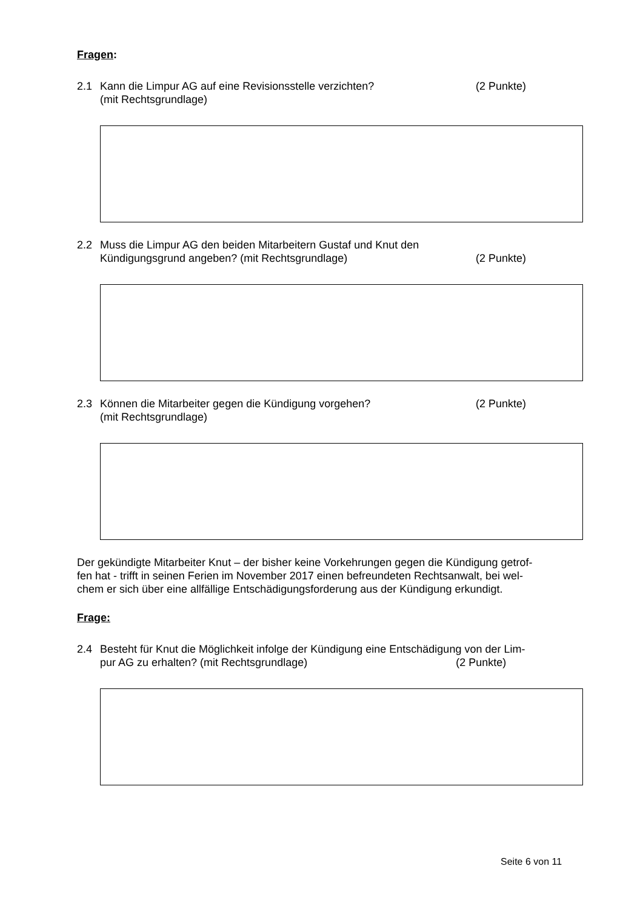Fragen:
2.1 Kann die Limpur AG auf eine Revisionsstelle verzichten?
(mit Rechtsgrundlage)
(2 Punkte)
2.2 Muss die Limpur AG den beiden Mitarbeitern Gustaf und Knut den Kündigungsgrund angeben? (mit Rechtsgrundlage)
(2 Punkte)
2.3 Können die Mitarbeiter gegen die Kündigung vorgehen?
(mit Rechtsgrundlage)
(2 Punkte)
Der gekündigte Mitarbeiter Knut – der bisher keine Vorkehrungen gegen die Kündigung getrof-
fen hat - trifft in seinen Ferien im November 2017 einen befreundeten Rechtsanwalt, bei wel-
chem er sich über eine allfällige Entschädigungsforderung aus der Kündigung erkundigt.
Frage:
2.4 Besteht für Knut die Möglichkeit infolge der Kündigung eine Entschädigung von der Lim-
pur AG zu erhalten? (mit Rechtsgrundlage) (2 Punkte)
Seite 6 von 11